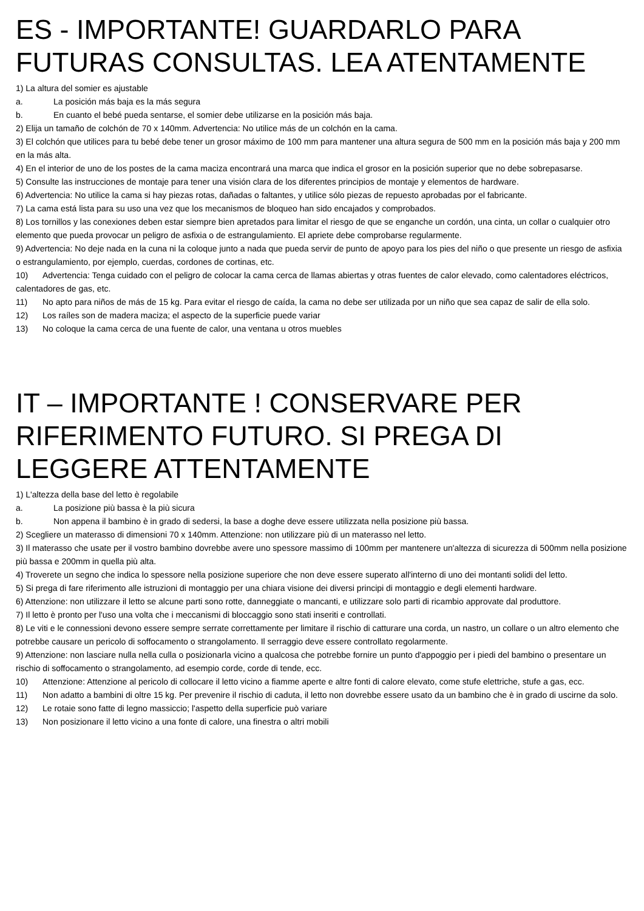ES - IMPORTANTE! GUARDARLO PARA FUTURAS CONSULTAS. LEA ATENTAMENTE
1) La altura del somier es ajustable
a. La posición más baja es la más segura
b. En cuanto el bebé pueda sentarse, el somier debe utilizarse en la posición más baja.
2) Elija un tamaño de colchón de 70 x 140mm. Advertencia: No utilice más de un colchón en la cama.
3) El colchón que utilices para tu bebé debe tener un grosor máximo de 100 mm para mantener una altura segura de 500 mm en la posición más baja y 200 mm en la más alta.
4) En el interior de uno de los postes de la cama maciza encontrará una marca que indica el grosor en la posición superior que no debe sobrepasarse.
5) Consulte las instrucciones de montaje para tener una visión clara de los diferentes principios de montaje y elementos de hardware.
6) Advertencia: No utilice la cama si hay piezas rotas, dañadas o faltantes, y utilice sólo piezas de repuesto aprobadas por el fabricante.
7) La cama está lista para su uso una vez que los mecanismos de bloqueo han sido encajados y comprobados.
8) Los tornillos y las conexiones deben estar siempre bien apretados para limitar el riesgo de que se enganche un cordón, una cinta, un collar o cualquier otro elemento que pueda provocar un peligro de asfixia o de estrangulamiento. El apriete debe comprobarse regularmente.
9) Advertencia: No deje nada en la cuna ni la coloque junto a nada que pueda servir de punto de apoyo para los pies del niño o que presente un riesgo de asfixia o estrangulamiento, por ejemplo, cuerdas, cordones de cortinas, etc.
10) Advertencia: Tenga cuidado con el peligro de colocar la cama cerca de llamas abiertas y otras fuentes de calor elevado, como calentadores eléctricos, calentadores de gas, etc.
11) No apto para niños de más de 15 kg. Para evitar el riesgo de caída, la cama no debe ser utilizada por un niño que sea capaz de salir de ella solo.
12) Los raíles son de madera maciza; el aspecto de la superficie puede variar
13) No coloque la cama cerca de una fuente de calor, una ventana u otros muebles
IT – IMPORTANTE ! CONSERVARE PER RIFERIMENTO FUTURO. SI PREGA DI LEGGERE ATTENTAMENTE
1) L'altezza della base del letto è regolabile
a. La posizione più bassa è la più sicura
b. Non appena il bambino è in grado di sedersi, la base a doghe deve essere utilizzata nella posizione più bassa.
2) Scegliere un materasso di dimensioni 70 x 140mm. Attenzione: non utilizzare più di un materasso nel letto.
3) Il materasso che usate per il vostro bambino dovrebbe avere uno spessore massimo di 100mm per mantenere un'altezza di sicurezza di 500mm nella posizione più bassa e 200mm in quella più alta.
4) Troverete un segno che indica lo spessore nella posizione superiore che non deve essere superato all'interno di uno dei montanti solidi del letto.
5) Si prega di fare riferimento alle istruzioni di montaggio per una chiara visione dei diversi principi di montaggio e degli elementi hardware.
6) Attenzione: non utilizzare il letto se alcune parti sono rotte, danneggiate o mancanti, e utilizzare solo parti di ricambio approvate dal produttore.
7) Il letto è pronto per l'uso una volta che i meccanismi di bloccaggio sono stati inseriti e controllati.
8) Le viti e le connessioni devono essere sempre serrate correttamente per limitare il rischio di catturare una corda, un nastro, un collare o un altro elemento che potrebbe causare un pericolo di soffocamento o strangolamento. Il serraggio deve essere controllato regolarmente.
9) Attenzione: non lasciare nulla nella culla o posizionarla vicino a qualcosa che potrebbe fornire un punto d'appoggio per i piedi del bambino o presentare un rischio di soffocamento o strangolamento, ad esempio corde, corde di tende, ecc.
10) Attenzione: Attenzione al pericolo di collocare il letto vicino a fiamme aperte e altre fonti di calore elevato, come stufe elettriche, stufe a gas, ecc.
11) Non adatto a bambini di oltre 15 kg. Per prevenire il rischio di caduta, il letto non dovrebbe essere usato da un bambino che è in grado di uscirne da solo.
12) Le rotaie sono fatte di legno massiccio; l'aspetto della superficie può variare
13) Non posizionare il letto vicino a una fonte di calore, una finestra o altri mobili